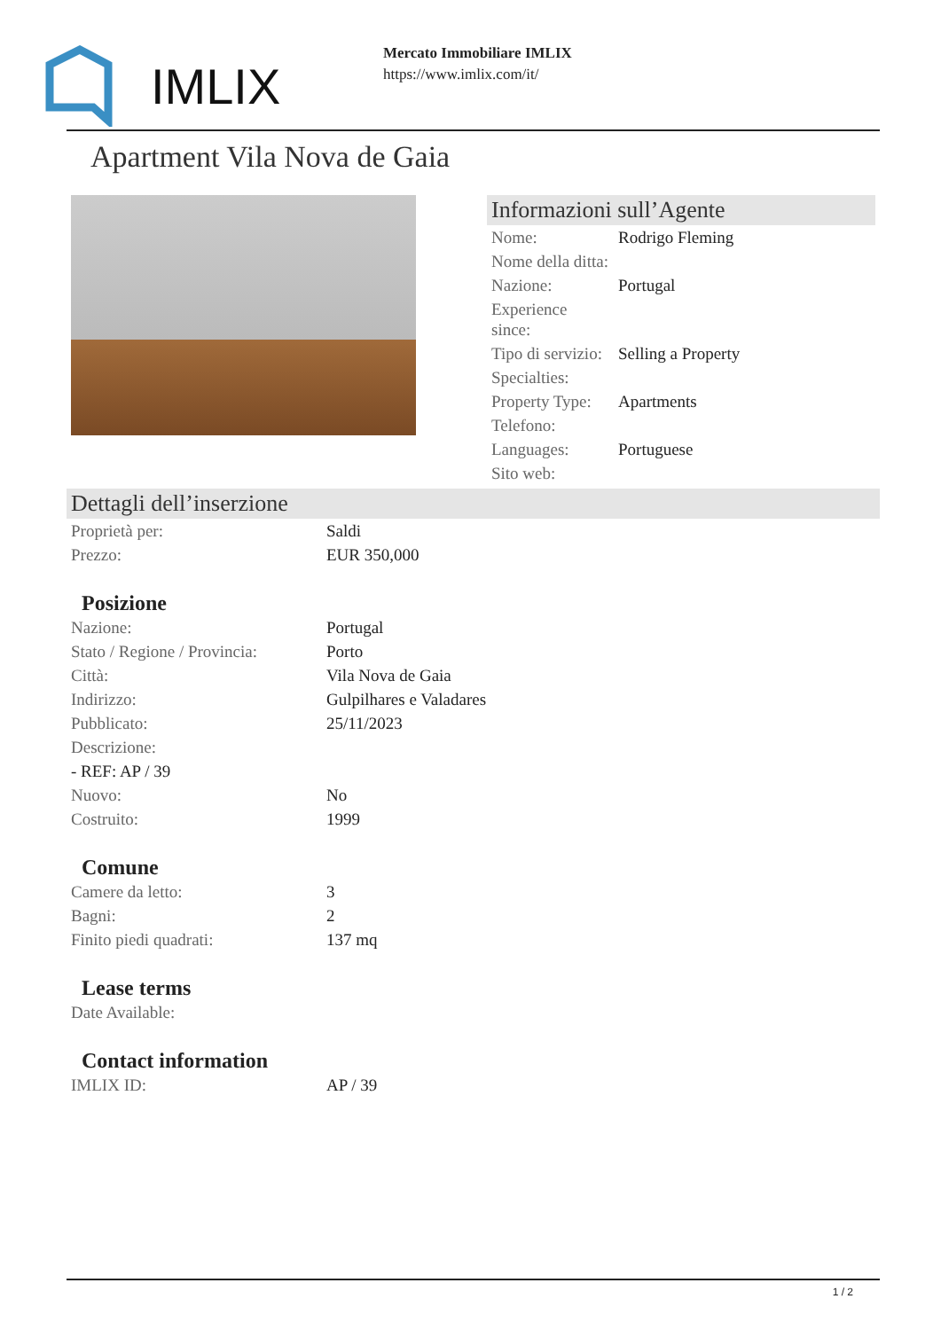IMLIX
Mercato Immobiliare IMLIX
https://www.imlix.com/it/
Apartment Vila Nova de Gaia
Informazioni sull’Agente
| Nome: | Rodrigo Fleming |
| Nome della ditta: | |
| Nazione: | Portugal |
| Experience since: | |
| Tipo di servizio: | Selling a Property |
| Specialties: | |
| Property Type: | Apartments |
| Telefono: | |
| Languages: | Portuguese |
| Sito web: | |
Dettagli dell’inserzione
| Proprietà per: | Saldi |
| Prezzo: | EUR 350,000 |
Posizione
| Nazione: | Portugal |
| Stato / Regione / Provincia: | Porto |
| Città: | Vila Nova de Gaia |
| Indirizzo: | Gulpilhares e Valadares |
| Pubblicato: | 25/11/2023 |
| Descrizione: | |
| - REF: AP / 39 | |
| Nuovo: | No |
| Costruito: | 1999 |
Comune
| Camere da letto: | 3 |
| Bagni: | 2 |
| Finito piedi quadrati: | 137 mq |
Lease terms
| Date Available: | |
Contact information
| IMLIX ID: | AP / 39 |
1 / 2